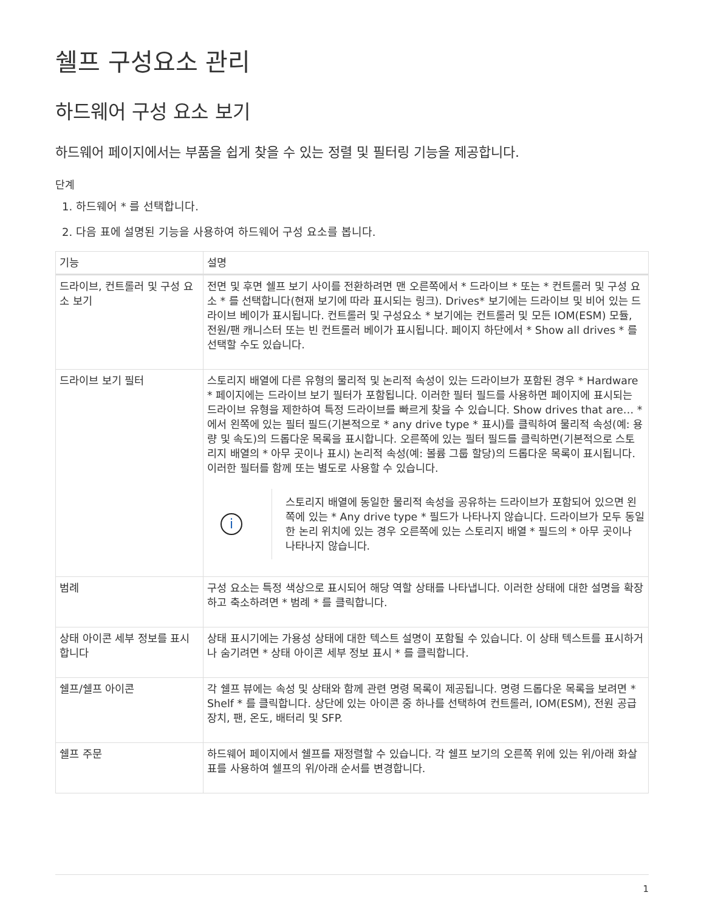쉘프 구성요소 관리
하드웨어 구성 요소 보기
하드웨어 페이지에서는 부품을 쉽게 찾을 수 있는 정렬 및 필터링 기능을 제공합니다.
단계
1. 하드웨어 * 를 선택합니다.
2. 다음 표에 설명된 기능을 사용하여 하드웨어 구성 요소를 봅니다.
| 기능 | 설명 |
| --- | --- |
| 드라이브, 컨트롤러 및 구성 요소 보기 | 전면 및 후면 쉘프 보기 사이를 전환하려면 맨 오른쪽에서 * 드라이브 * 또는 * 컨트롤러 및 구성 요소 * 를 선택합니다(현재 보기에 따라 표시되는 링크). Drives* 보기에는 드라이브 및 비어 있는 드라이브 베이가 표시됩니다. 컨트롤러 및 구성요소 * 보기에는 컨트롤러 및 모든 IOM(ESM) 모듈, 전원/팬 캐니스터 또는 빈 컨트롤러 베이가 표시됩니다. 페이지 하단에서 * Show all drives * 를 선택할 수도 있습니다. |
| 드라이브 보기 필터 | 스토리지 배열에 다른 유형의 물리적 및 논리적 속성이 있는 드라이브가 포함된 경우 * Hardware * 페이지에는 드라이브 보기 필터가 포함됩니다. 이러한 필터 필드를 사용하면 페이지에 표시되는 드라이브 유형을 제한하여 특정 드라이브를 빠르게 찾을 수 있습니다. Show drives that are… * 에서 왼쪽에 있는 필터 필드(기본적으로 * any drive type * 표시)를 클릭하여 물리적 속성(예: 용량 및 속도)의 드롭다운 목록을 표시합니다. 오른쪽에 있는 필터 필드를 클릭하면(기본적으로 스토리지 배열의 * 아무 곳이나 표시) 논리적 속성(예: 볼륨 그룹 할당)의 드롭다운 목록이 표시됩니다. 이러한 필터를 함께 또는 별도로 사용할 수 있습니다. i 스토리지 배열에 동일한 물리적 속성을 공유하는 드라이브가 포함되어 있으면 왼쪽에 있는 * Any drive type * 필드가 나타나지 않습니다. 드라이브가 모두 동일한 논리 위치에 있는 경우 오른쪽에 있는 스토리지 배열 * 필드의 * 아무 곳이나 나타나지 않습니다. |
| 범례 | 구성 요소는 특정 색상으로 표시되어 해당 역할 상태를 나타냅니다. 이러한 상태에 대한 설명을 확장하고 축소하려면 * 범례 * 를 클릭합니다. |
| 상태 아이콘 세부 정보를 표시합니다 | 상태 표시기에는 가용성 상태에 대한 텍스트 설명이 포함될 수 있습니다. 이 상태 텍스트를 표시하거나 숨기려면 * 상태 아이콘 세부 정보 표시 * 를 클릭합니다. |
| 쉘프/쉘프 아이콘 | 각 쉘프 뷰에는 속성 및 상태와 함께 관련 명령 목록이 제공됩니다. 명령 드롭다운 목록을 보려면 * Shelf * 를 클릭합니다. 상단에 있는 아이콘 중 하나를 선택하여 컨트롤러, IOM(ESM), 전원 공급 장치, 팬, 온도, 배터리 및 SFP. |
| 쉘프 주문 | 하드웨어 페이지에서 쉘프를 재정렬할 수 있습니다. 각 쉘프 보기의 오른쪽 위에 있는 위/아래 화살표를 사용하여 쉘프의 위/아래 순서를 변경합니다. |
1